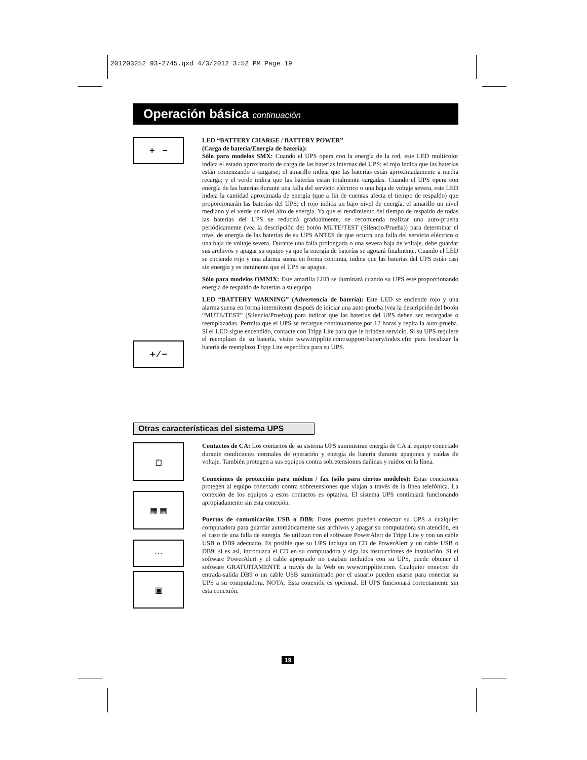201203252 93-2745.qxd 4/3/2012 3:52 PM Page 19
Operación básica continuación
+ −
LED “BATTERY CHARGE / BATTERY POWER”
(Carga de batería/Energía de batería):
Sólo para modelos SMX: Cuando el UPS opera con la energía de la red, este LED multicolor indica el estado aproximado de carga de las baterías internas del UPS; el rojo indica que las baterías están comenzando a cargarse; el amarillo indica que las baterías están aproximadamente a media recarga; y el verde indica que las baterías están totalmente cargadas. Cuando el UPS opera con energía de las baterías durante una falla del servicio eléctrico o una baja de voltaje severa, este LED indica la cantidad aproximada de energía (que a fin de cuentas afecta el tiempo de respaldo) que proporcionarán las baterías del UPS; el rojo indica un bajo nivel de energía, el amarillo un nivel mediano y el verde un nivel alto de energía. Ya que el rendimiento del tiempo de respaldo de todas las baterías del UPS se reducirá gradualmente, se recomienda realizar una auto-prueba periódicamente (vea la descripción del botón MUTE/TEST (Silencio/Prueba)) para determinar el nivel de energía de las baterías de su UPS ANTES de que ocurra una falla del servicio eléctrico o una baja de voltaje severa. Durante una falla prolongada o una severa baja de voltaje, debe guardar sus archivos y apagar su equipo ya que la energía de baterías se agotará finalmente. Cuando el LED se enciende rojo y una alarma suena en forma continua, indica que las baterías del UPS están casi sin energía y es inminente que el UPS se apague.
Sólo para modelos OMNIX: Este amarilla LED se iluminará cuando su UPS esté proporcionando energía de respaldo de baterías a su equipo.
LED “BATTERY WARNING” (Advertencia de batería): Este LED se enciende rojo y una alarma suena en forma intermitente después de iniciar una auto-prueba (vea la descripción del botón “MUTE/TEST” (Silencio/Prueba)) para indicar que las baterías del UPS deben ser recargadas o reemplazadas. Permita que el UPS se recargue continuamente por 12 horas y repita la auto-prueba. Si el LED sigue encendido, contacte con Tripp Lite para que le brinden servicio. Si su UPS requiere el reemplazo de su batería, visite www.tripplite.com/support/battery/index.cfm para localizar la batería de reemplazo Tripp Lite específica para su UPS.
+ ⁄ −
Otras características del sistema UPS
⏍
▦ ▦
⋯
▣
Contactos de CA: Los contactos de su sistema UPS suministran energía de CA al equipo conectado durante condiciones normales de operación y energía de batería durante apagones y caídas de voltaje. También protegen a sus equipos contra sobretensiones dañinas y ruidos en la línea.
Conexiones de protección para módem / fax (sólo para ciertos modelos): Estas conexiones protegen al equipo conectado contra sobretensiones que viajan a través de la línea telefónica. La conexión de los equipos a estos contactos es optativa. El sistema UPS continuará funcionando apropiadamente sin esta conexión.
Puertos de comunicación USB o DB9: Estos puertos pueden conectar su UPS a cualquier computadora para guardar automáticamente sus archivos y apagar su computadora sin atención, en el caso de una falla de energía. Se utilizan con el software PowerAlert de Tripp Lite y con un cable USB o DB9 adecuado. Es posible que su UPS incluya un CD de PowerAlert y un cable USB o DB9; si es así, introduzca el CD en su computadora y siga las instrucciones de instalación. Si el software PowerAlert y el cable apropiado no estaban incluidos con su UPS, puede obtener el software GRATUITAMENTE a través de la Web en www.tripplite.com. Cualquier conector de entrada-salida DB9 o un cable USB suministrado por el usuario pueden usarse para conectar su UPS a su computadora. NOTA: Esta conexión es opcional. El UPS funcionará correctamente sin esta conexión.
19